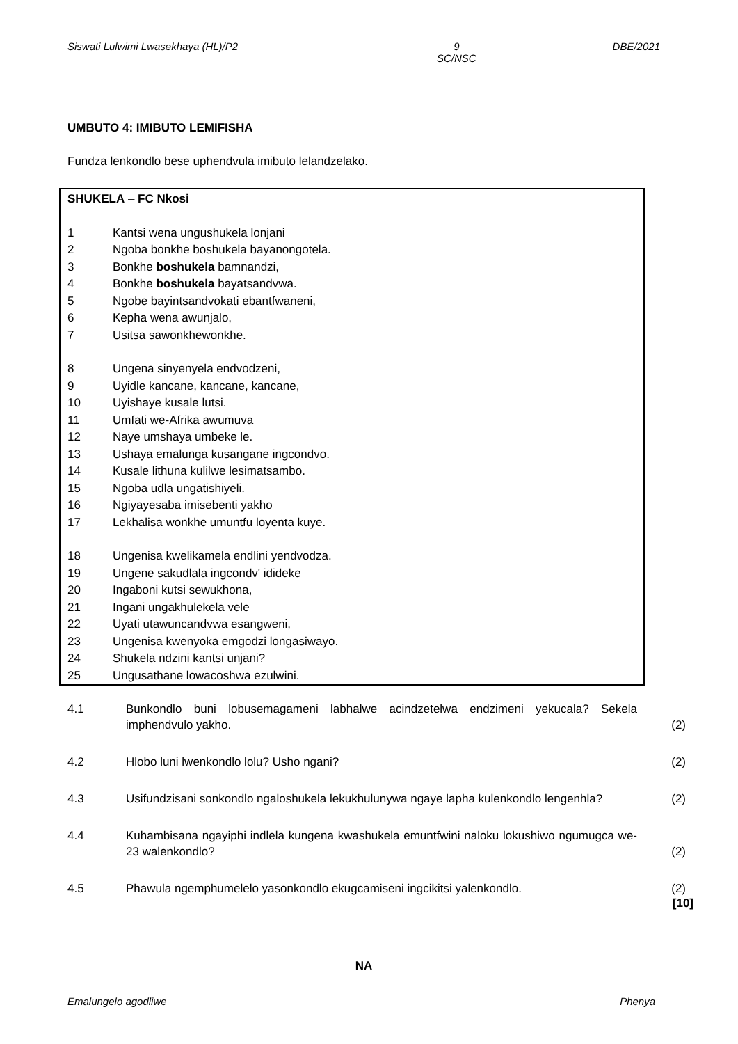Siswati Lulwimi Lwasekhaya (HL)/P2 9
SC/NSC DBE/2021
UMBUTO 4: IMIBUTO LEMIFISHA
Fundza lenkondlo bese uphendvula imibuto lelandzelako.
SHUKELA – FC Nkosi
1 Kantsi wena ungushukela lonjani
2 Ngoba bonkhe boshukela bayanongotela.
3 Bonkhe boshukela bamnandzi,
4 Bonkhe boshukela bayatsandvwa.
5 Ngobe bayintsandvokati ebantfwaneni,
6 Kepha wena awunjalo,
7 Usitsa sawonkhewonkhe.
8 Ungena sinyenyela endvodzeni,
9 Uyidle kancane, kancane, kancane,
10 Uyishaye kusale lutsi.
11 Umfati we-Afrika awumuva
12 Naye umshaya umbeke le.
13 Ushaya emalunga kusangane ingcondvo.
14 Kusale lithuna kulilwe lesimatsambo.
15 Ngoba udla ungatishiyeli.
16 Ngiyayesaba imisebenti yakho
17 Lekhalisa wonkhe umuntfu loyenta kuye.
18 Ungenisa kwelikamela endlini yendvodza.
19 Ungene sakudlala ingcondv' idideke
20 Ingaboni kutsi sewukhona,
21 Ingani ungakhulekela vele
22 Uyati utawuncandvwa esangweni,
23 Ungenisa kwenyoka emgodzi longasiwayo.
24 Shukela ndzini kantsi unjani?
25 Ungusathane lowacoshwa ezulwini.
4.1 Bunkondlo buni lobusemagameni labhalwe acindzetelwa endzimeni yekucala? Sekela imphendvulo yakho. (2)
4.2 Hlobo luni lwenkondlo lolu? Usho ngani? (2)
4.3 Usifundzisani sonkondlo ngaloshukela lekukhulunywa ngaye lapha kulenkondlo lengenhla? (2)
4.4 Kuhambisana ngayiphi indlela kungena kwashukela emuntfwini naloku lokushiwo ngumugca we-23 walenkondlo? (2)
4.5 Phawula ngemphumelelo yasonkondlo ekugcamiseni ingcikitsi yalenkondlo. (2)
[10]
NA
Emalungelo agodliwe Phenya